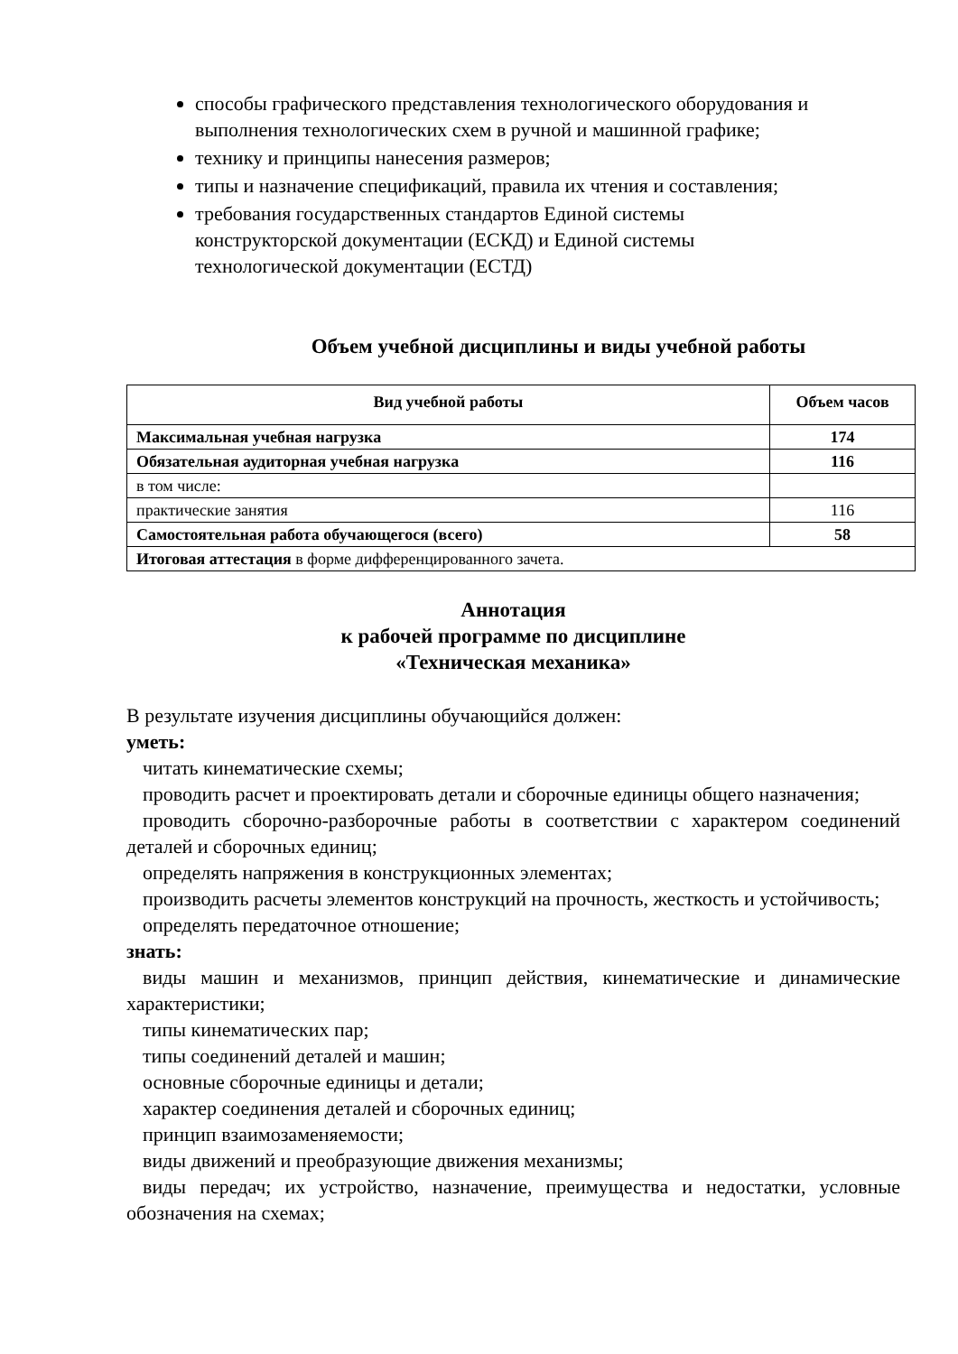способы графического представления технологического оборудования и выполнения технологических схем в ручной и машинной графике;
технику и принципы нанесения размеров;
типы и назначение спецификаций, правила их чтения и составления;
требования государственных стандартов Единой системы
конструкторской документации (ЕСКД) и Единой системы
технологической документации (ЕСТД)
Объем учебной дисциплины и виды учебной работы
| Вид учебной работы | Объем часов |
| --- | --- |
| Максимальная учебная нагрузка | 174 |
| Обязательная аудиторная учебная нагрузка | 116 |
| в том числе: | |
| практические занятия | 116 |
| Самостоятельная работа обучающегося (всего) | 58 |
| Итоговая аттестация в форме дифференцированного зачета. | |
Аннотация
к рабочей программе по дисциплине
«Техническая механика»
В результате изучения дисциплины обучающийся должен:
уметь:
читать кинематические схемы;
проводить расчет и проектировать детали и сборочные единицы общего назначения;
проводить сборочно-разборочные работы в соответствии с характером соединений деталей и сборочных единиц;
определять напряжения в конструкционных элементах;
производить расчеты элементов конструкций на прочность, жесткость и устойчивость;
определять передаточное отношение;
знать:
виды машин и механизмов, принцип действия, кинематические и динамические характеристики;
типы кинематических пар;
типы соединений деталей и машин;
основные сборочные единицы и детали;
характер соединения деталей и сборочных единиц;
принцип взаимозаменяемости;
виды движений и преобразующие движения механизмы;
виды передач; их устройство, назначение, преимущества и недостатки, условные обозначения на схемах;